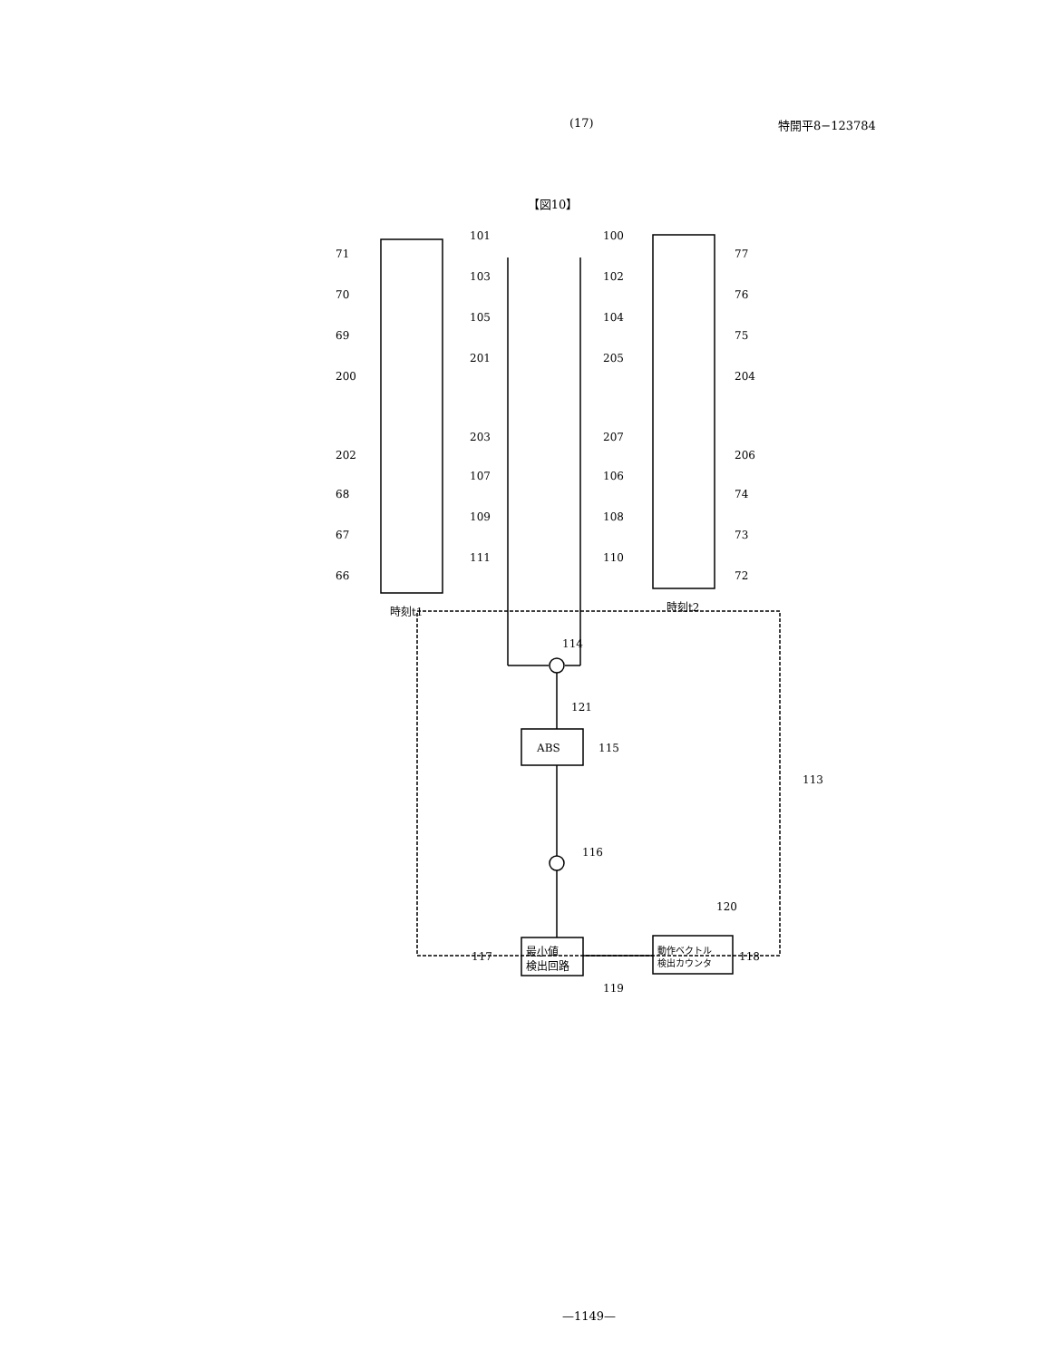(17) 特開平8−123784
【図10】
71
70
69
200
202
68
67
66
101
103
105
201
203
107
109
111
100
102
104
205
207
106
108
110
77
76
75
204
206
74
73
72
時刻t1
時刻t2
114
121
ABS
115
113
116
120
最小値
検出回路
動作ベクトル
検出カウンタ
117
118
119
—1149—